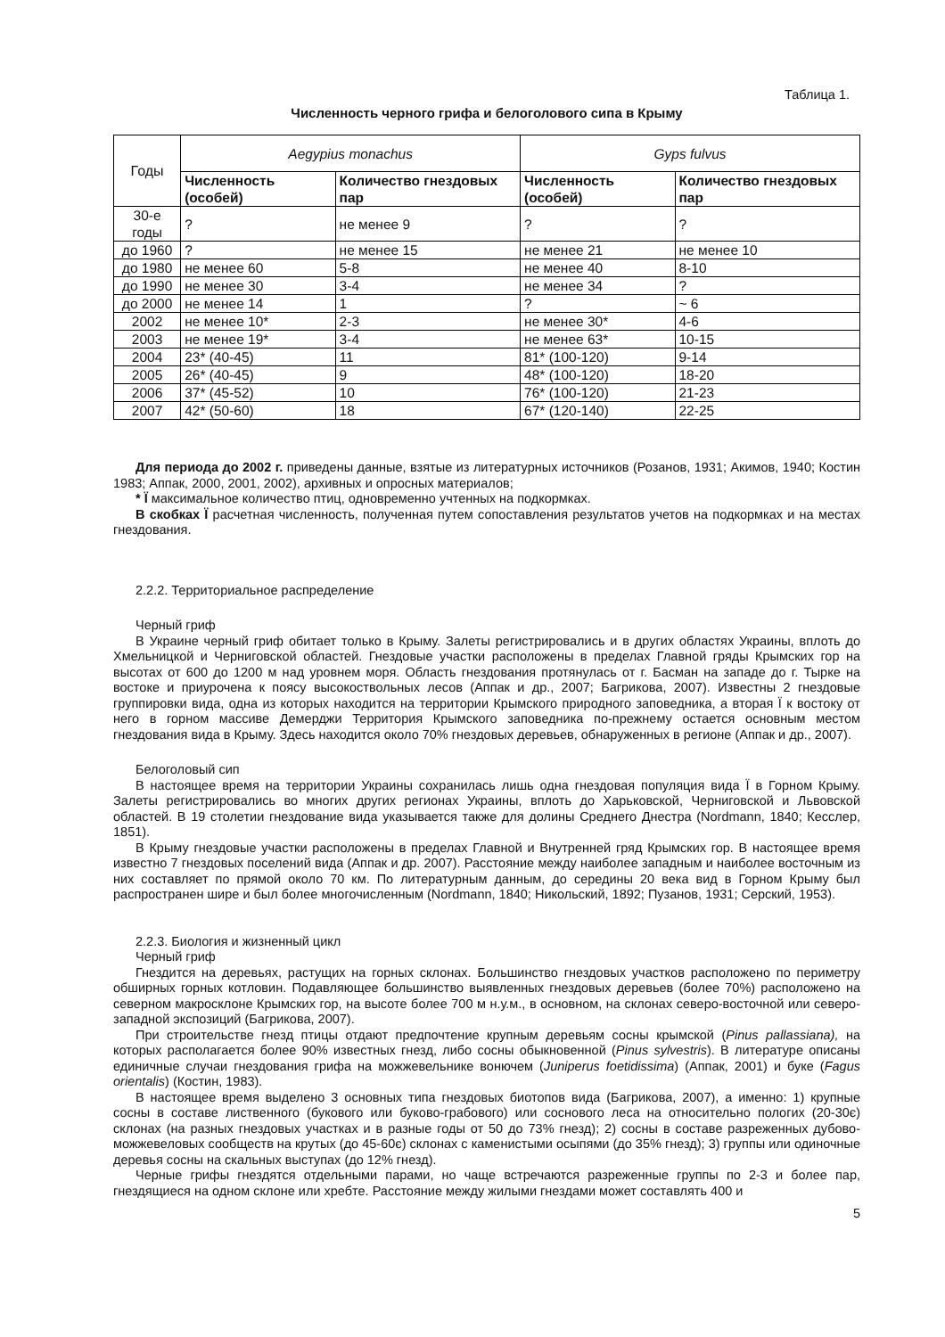Таблица 1.
Численность черного грифа и белоголового сипа в Крыму
| Годы | Aegypius monachus | | Gyps fulvus | |
| | Численность (особей) | Количество гнездовых пар | Численность (особей) | Количество гнездовых пар |
| 30-е годы | ? | не менее 9 | ? | ? |
| до 1960 | ? | не менее 15 | не менее 21 | не менее 10 |
| до 1980 | не менее 60 | 5-8 | не менее 40 | 8-10 |
| до 1990 | не менее 30 | 3-4 | не менее 34 | ? |
| до 2000 | не менее 14 | 1 | ? | ~ 6 |
| 2002 | не менее 10* | 2-3 | не менее 30* | 4-6 |
| 2003 | не менее 19* | 3-4 | не менее 63* | 10-15 |
| 2004 | 23* (40-45) | 11 | 81* (100-120) | 9-14 |
| 2005 | 26* (40-45) | 9 | 48* (100-120) | 18-20 |
| 2006 | 37* (45-52) | 10 | 76* (100-120) | 21-23 |
| 2007 | 42* (50-60) | 18 | 67* (120-140) | 22-25 |
Для периода до 2002 г. приведены данные, взятые из литературных источников (Розанов, 1931; Акимов, 1940; Костин 1983; Аппак, 2000, 2001, 2002), архивных и опросных материалов;
* Ї максимальное количество птиц, одновременно учтенных на подкормках.
В скобках Ї расчетная численность, полученная путем сопоставления результатов учетов на подкормках и на местах гнездования.
2.2.2. Территориальное распределение
Черный гриф
В Украине черный гриф обитает только в Крыму. Залеты регистрировались и в других областях Украины, вплоть до Хмельницкой и Черниговской областей. Гнездовые участки расположены в пределах Главной гряды Крымских гор на высотах от 600 до 1200 м над уровнем моря. Область гнездования протянулась от г. Басман на западе до г. Тырке на востоке и приурочена к поясу высокоствольных лесов (Аппак и др., 2007; Багрикова, 2007). Известны 2 гнездовые группировки вида, одна из которых находится на территории Крымского природного заповедника, а вторая Ї к востоку от него в горном массиве Демерджи Территория Крымского заповедника по-прежнему остается основным местом гнездования вида в Крыму. Здесь находится около 70% гнездовых деревьев, обнаруженных в регионе (Аппак и др., 2007).
Белоголовый сип
В настоящее время на территории Украины сохранилась лишь одна гнездовая популяция вида Ї в Горном Крыму. Залеты регистрировались во многих других регионах Украины, вплоть до Харьковской, Черниговской и Львовской областей. В 19 столетии гнездование вида указывается также для долины Среднего Днестра (Nordmann, 1840; Кесслер, 1851).
В Крыму гнездовые участки расположены в пределах Главной и Внутренней гряд Крымских гор. В настоящее время известно 7 гнездовых поселений вида (Аппак и др. 2007). Расстояние между наиболее западным и наиболее восточным из них составляет по прямой около 70 км. По литературным данным, до середины 20 века вид в Горном Крыму был распространен шире и был более многочисленным (Nordmann, 1840; Никольский, 1892; Пузанов, 1931; Серский, 1953).
2.2.3. Биология и жизненный цикл
Черный гриф
Гнездится на деревьях, растущих на горных склонах. Большинство гнездовых участков расположено по периметру обширных горных котловин. Подавляющее большинство выявленных гнездовых деревьев (более 70%) расположено на северном макросклоне Крымских гор, на высоте более 700 м н.у.м., в основном, на склонах северо-восточной или северо-западной экспозиций (Багрикова, 2007).
При строительстве гнезд птицы отдают предпочтение крупным деревьям сосны крымской (Pinus pallassiana), на которых располагается более 90% известных гнезд, либо сосны обыкновенной (Pinus sylvestris). В литературе описаны единичные случаи гнездования грифа на можжевельнике вонючем (Juniperus foetidissima) (Аппак, 2001) и буке (Fagus orientalis) (Костин, 1983).
В настоящее время выделено 3 основных типа гнездовых биотопов вида (Багрикова, 2007), а именно: 1) крупные сосны в составе лиственного (букового или буково-грабового) или соснового леса на относительно пологих (20-30є) склонах (на разных гнездовых участках и в разные годы от 50 до 73% гнезд); 2) сосны в составе разреженных дубово-можжевеловых сообществ на крутых (до 45-60є) склонах с каменистыми осыпями (до 35% гнезд); 3) группы или одиночные деревья сосны на скальных выступах (до 12% гнезд).
Черные грифы гнездятся отдельными парами, но чаще встречаются разреженные группы по 2-3 и более пар, гнездящиеся на одном склоне или хребте. Расстояние между жилыми гнездами может составлять 400 и
5